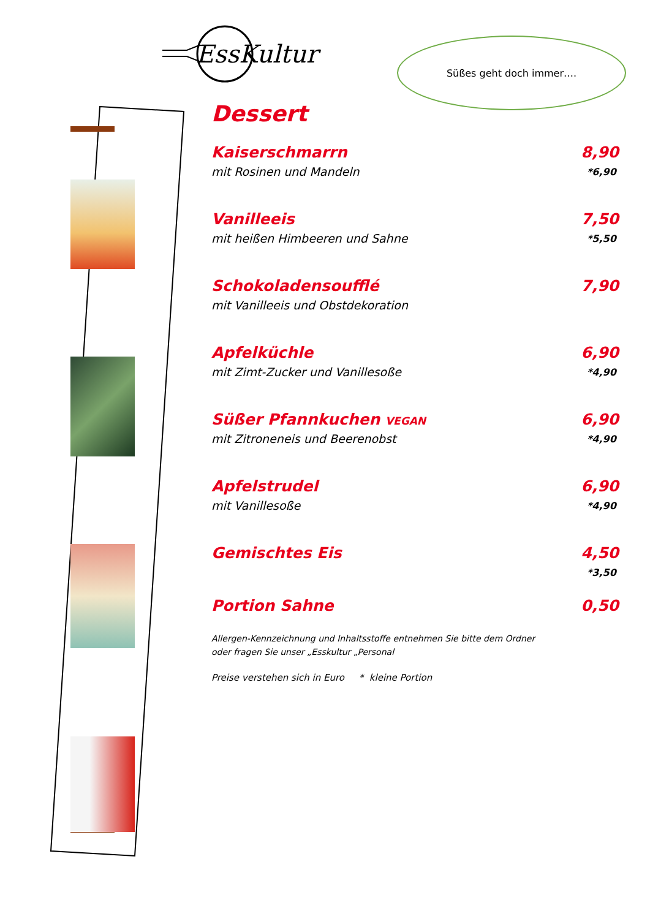EssKultur
Süßes geht doch immer….
Dessert
Kaiserschmarrn 8,90
mit Rosinen und Mandeln *6,90
Vanilleeis 7,50
mit heißen Himbeeren und Sahne *5,50
Schokoladensoufflé 7,90
mit Vanilleeis und Obstdekoration
Apfelküchle 6,90
mit Zimt-Zucker und Vanillesoße *4,90
Süßer Pfannkuchen VEGAN 6,90
mit Zitroneneis und Beerenobst *4,90
Apfelstrudel 6,90
mit Vanillesoße *4,90
Gemischtes Eis 4,50
*3,50
Portion Sahne 0,50
Allergen-Kennzeichnung und Inhaltsstoffe entnehmen Sie bitte dem Ordner
oder fragen Sie unser „Esskultur „Personal
Preise verstehen sich in Euro * kleine Portion